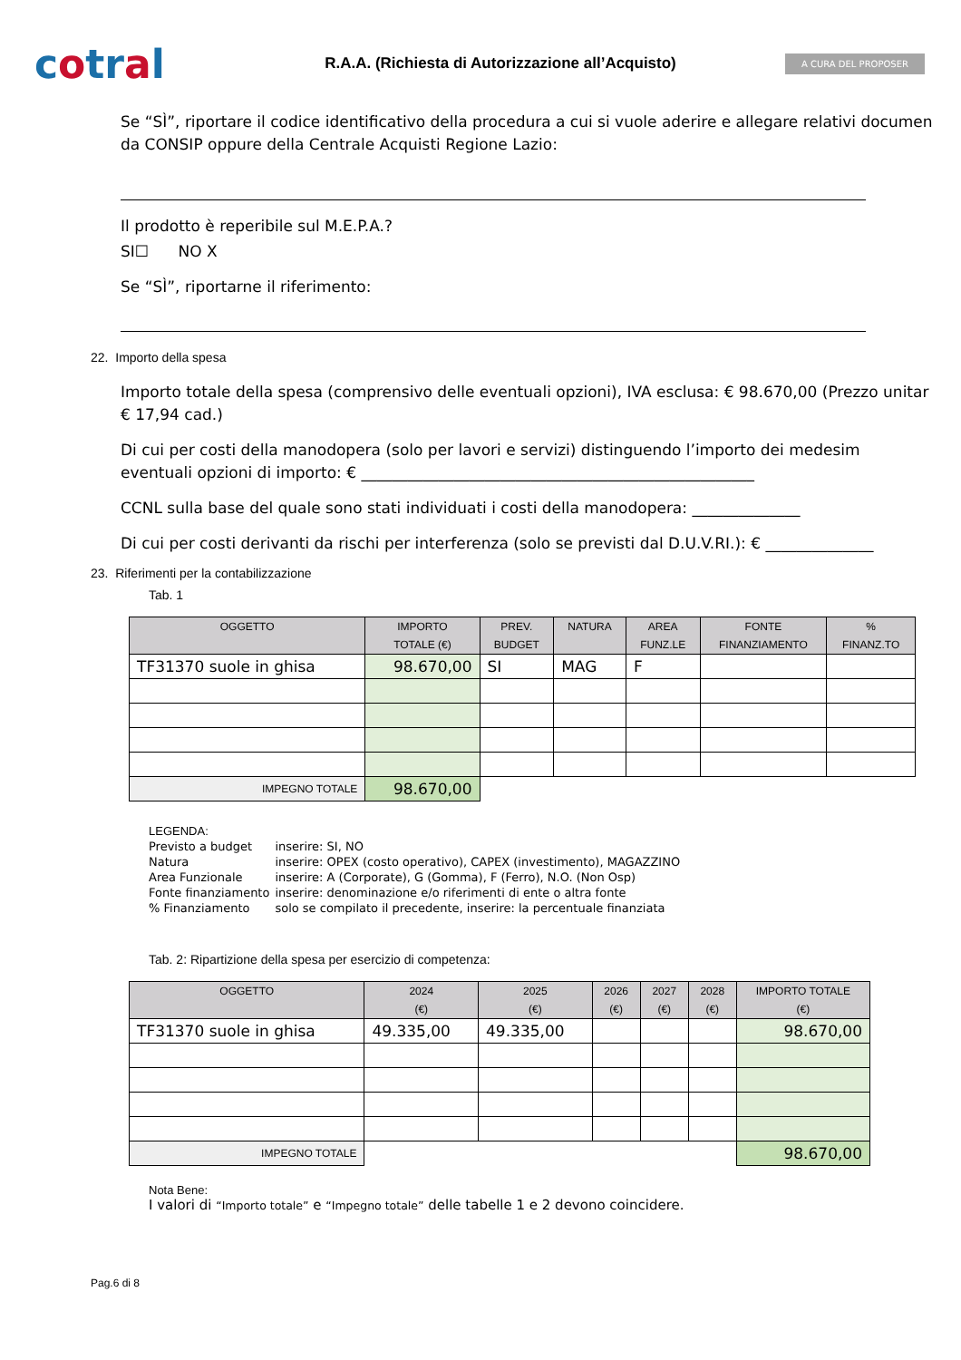cotral
R.A.A. (Richiesta di Autorizzazione all’Acquisto)
A CURA DEL PROPOSER
Se “SÌ”, riportare il codice identificativo della procedura a cui si vuole aderire e allegare relativi documen
da CONSIP oppure della Centrale Acquisti Regione Lazio:
Il prodotto è reperibile sul M.E.P.A.?
SI☐ NO X
Se “SÌ”, riportarne il riferimento:
22. Importo della spesa
Importo totale della spesa (comprensivo delle eventuali opzioni), IVA esclusa: € 98.670,00 (Prezzo unitar
€ 17,94 cad.)
Di cui per costi della manodopera (solo per lavori e servizi) distinguendo l’importo dei medesim
eventuali opzioni di importo: € ___________________________________________________
CCNL sulla base del quale sono stati individuati i costi della manodopera: ______________
Di cui per costi derivanti da rischi per interferenza (solo se previsti dal D.U.V.RI.): € ______________
23. Riferimenti per la contabilizzazione
Tab. 1
| OGGETTO | IMPORTO TOTALE (€) | PREV. BUDGET | NATURA | AREA FUNZ.LE | FONTE FINANZIAMENTO | % FINANZ.TO |
| --- | --- | --- | --- | --- | --- | --- |
| TF31370 suole in ghisa | 98.670,00 | SI | MAG | F | | |
| IMPEGNO TOTALE | 98.670,00 | | | | | |
LEGENDA:
| Previsto a budget | inserire: SI, NO |
| Natura | inserire: OPEX (costo operativo), CAPEX (investimento), MAGAZZINO |
| Area Funzionale | inserire: A (Corporate), G (Gomma), F (Ferro), N.O. (Non Osp) |
| Fonte finanziamento | inserire: denominazione e/o riferimenti di ente o altra fonte |
| % Finanziamento | solo se compilato il precedente, inserire: la percentuale finanziata |
Tab. 2: Ripartizione della spesa per esercizio di competenza:
| OGGETTO | 2024 (€) | 2025 (€) | 2026 (€) | 2027 (€) | 2028 (€) | IMPORTO TOTALE (€) |
| --- | --- | --- | --- | --- | --- | --- |
| TF31370 suole in ghisa | 49.335,00 | 49.335,00 | | | | 98.670,00 |
| IMPEGNO TOTALE | | | | | | 98.670,00 |
Nota Bene:
I valori di “Importo totale” e “Impegno totale” delle tabelle 1 e 2 devono coincidere.
Pag.6 di 8